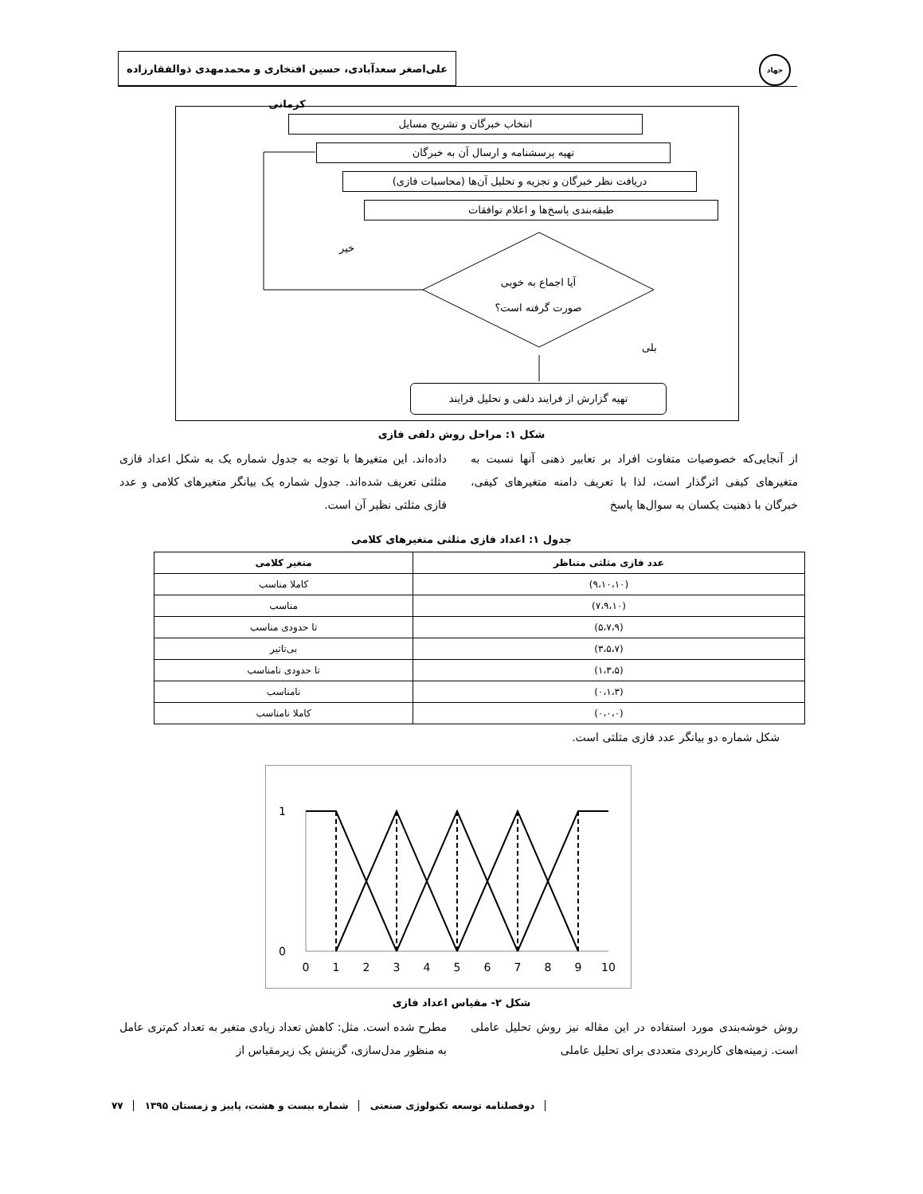علی‌اصغر سعدآبادی، حسین افتخاری و محمدمهدی ذوالفقارزاده کرمانی
جهاد
انتخاب خبرگان و تشریح مسایل
تهیه پرسشنامه و ارسال آن به خبرگان
دریافت نظر خبرگان و تجزیه و تحلیل آن‌ها (محاسبات فازی)
طبقه‌بندی پاسخ‌ها و اعلام توافقات
خیر
آیا اجماع به خوبی
صورت گرفته است؟
بلی
تهیه گزارش از فرایند دلفی و تحلیل فرایند
شکل ۱: مراحل روش دلفی فازی
از آنجایی‌که خصوصیات متفاوت افراد بر تعابیر ذهنی آنها نسبت به متغیرهای کیفی اثرگذار است، لذا با تعریف دامنه متغیرهای کیفی، خبرگان با ذهنیت یکسان به سوال‌ها پاسخ
داده‌اند. این متغیرها با توجه به جدول شماره یک به شکل اعداد فازی مثلثی تعریف شده‌اند. جدول شماره یک بیانگر متغیرهای کلامی و عدد فازی مثلثی نظیر آن است.
جدول ۱: اعداد فازی مثلثی متغیرهای کلامی
| عدد فازی مثلثی متناظر | متغیر کلامی |
| --- | --- |
| (۹،۱۰،۱۰) | کاملا مناسب |
| (۷،۹،۱۰) | مناسب |
| (۵،۷،۹) | تا حدودی مناسب |
| (۳،۵،۷) | بی‌تاثیر |
| (۱،۳،۵) | تا حدودی نامناسب |
| (۰،۱،۳) | نامناسب |
| (۰،۰،۰) | کاملا نامناسب |
شکل شماره دو بیانگر عدد فازی مثلثی است.
1
0
0
1
2
3
4
5
6
7
8
9
10
شکل ۲- مقیاس اعداد فازی
روش خوشه‌بندی مورد استفاده در این مقاله نیز روش تحلیل عاملی است. زمینه‌های کاربردی متعددی برای تحلیل عاملی
مطرح شده است. مثل: کاهش تعداد زیادی متغیر به تعداد کم‌تری عامل به منظور مدل‌سازی، گزینش یک زیرمقیاس از
دوفصلنامه توسعه تکنولوژی صنعتی شماره بیست و هشت، پاییز و زمستان ۱۳۹۵ ۷۷